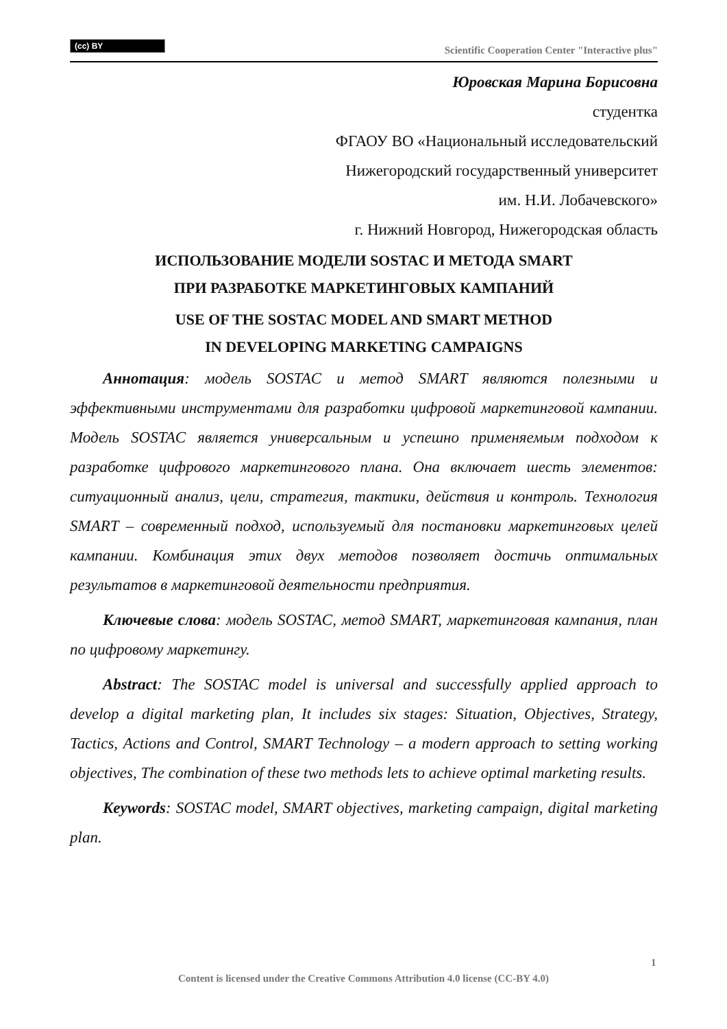(cc) BY
Scientific Cooperation Center "Interactive plus"
Юровская Марина Борисовна
студентка
ФГАОУ ВО «Национальный исследовательский
Нижегородский государственный университет
им. Н.И. Лобачевского»
г. Нижний Новгород, Нижегородская область
ИСПОЛЬЗОВАНИЕ МОДЕЛИ SOSTAC И МЕТОДА SMART
ПРИ РАЗРАБОТКЕ МАРКЕТИНГОВЫХ КАМПАНИЙ
USE OF THE SOSTAC MODEL AND SMART METHOD
IN DEVELOPING MARKETING CAMPAIGNS
Аннотация: модель SOSTAC и метод SMART являются полезными и эффективными инструментами для разработки цифровой маркетинговой кампании. Модель SOSTAC является универсальным и успешно применяемым подходом к разработке цифрового маркетингового плана. Она включает шесть элементов: ситуационный анализ, цели, стратегия, тактики, действия и контроль. Технология SMART – современный подход, используемый для постановки маркетинговых целей кампании. Комбинация этих двух методов позволяет достичь оптимальных результатов в маркетинговой деятельности предприятия.
Ключевые слова: модель SOSTAC, метод SMART, маркетинговая кампания, план по цифровому маркетингу.
Abstract: The SOSTAC model is universal and successfully applied approach to develop a digital marketing plan, It includes six stages: Situation, Objectives, Strategy, Tactics, Actions and Control, SMART Technology – a modern approach to setting working objectives, The combination of these two methods lets to achieve optimal marketing results.
Keywords: SOSTAC model, SMART objectives, marketing campaign, digital marketing plan.
1
Content is licensed under the Creative Commons Attribution 4.0 license (CC-BY 4.0)